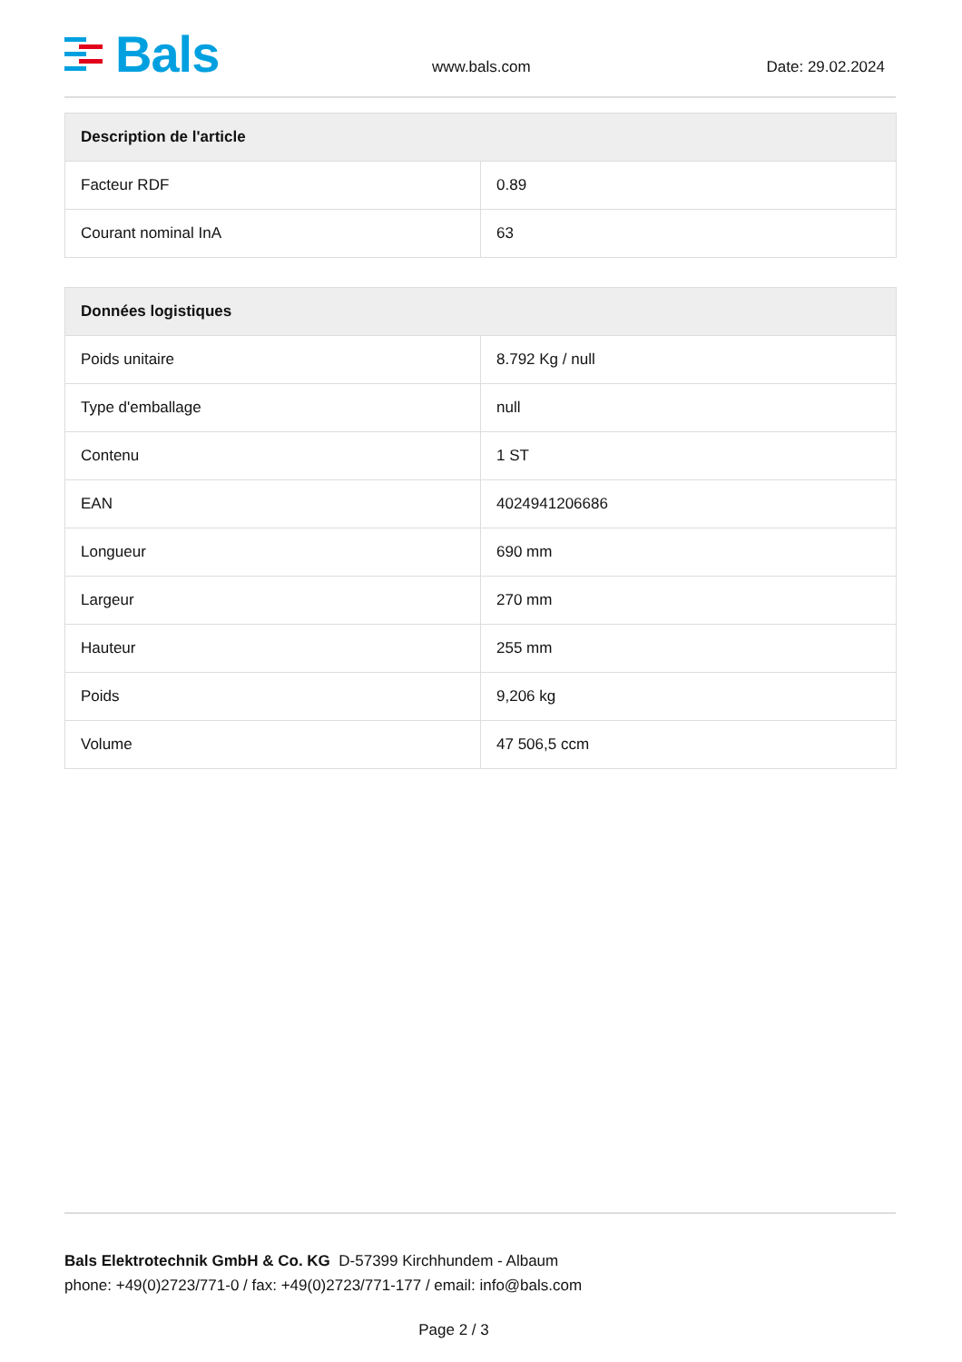Bals
www.bals.com Date: 29.02.2024
| Description de l'article | |
| --- | --- |
| Facteur RDF | 0.89 |
| Courant nominal InA | 63 |
| Données logistiques | |
| --- | --- |
| Poids unitaire | 8.792 Kg / null |
| Type d'emballage | null |
| Contenu | 1 ST |
| EAN | 4024941206686 |
| Longueur | 690 mm |
| Largeur | 270 mm |
| Hauteur | 255 mm |
| Poids | 9,206 kg |
| Volume | 47 506,5 ccm |
Bals Elektrotechnik GmbH & Co. KG D-57399 Kirchhundem - Albaum
phone: +49(0)2723/771-0 / fax: +49(0)2723/771-177 / email: info@bals.com
Page 2 / 3